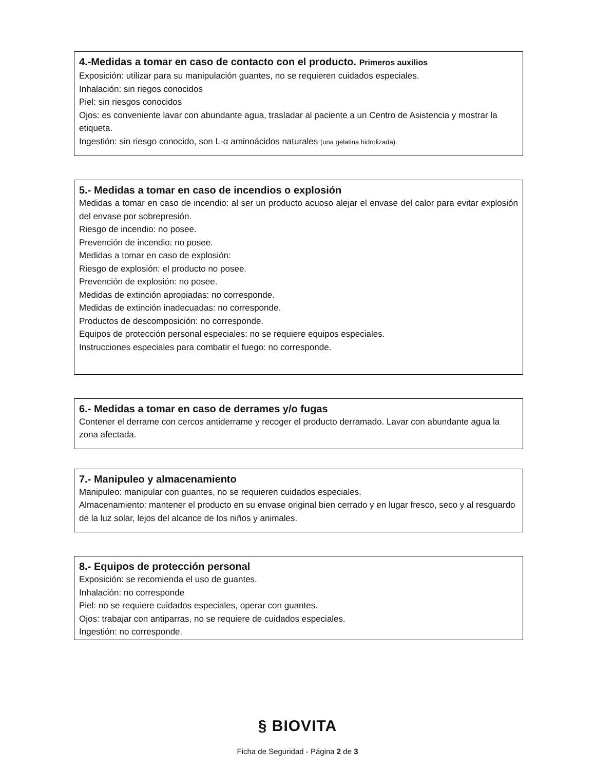4.-Medidas a tomar en caso de contacto con el producto. Primeros auxilios
Exposición: utilizar para su manipulación guantes, no se requieren cuidados especiales.
Inhalación: sin riegos conocidos
Piel: sin riesgos conocidos
Ojos: es conveniente lavar con abundante agua, trasladar al paciente a un Centro de Asistencia y mostrar la etiqueta.
Ingestión: sin riesgo conocido, son L-α aminoácidos naturales (una gelatina hidrolizada).
5.- Medidas a tomar en caso de incendios o explosión
Medidas a tomar en caso de incendio: al ser un producto acuoso alejar el envase del calor para evitar explosión del envase por sobrepresión.
Riesgo de incendio: no posee.
Prevención de incendio: no posee.
Medidas a tomar en caso de explosión:
Riesgo de explosión: el producto no posee.
Prevención de explosión: no posee.
Medidas de extinción apropiadas: no corresponde.
Medidas de extinción inadecuadas: no corresponde.
Productos de descomposición: no corresponde.
Equipos de protección personal especiales: no se requiere equipos especiales.
Instrucciones especiales para combatir el fuego: no corresponde.
6.- Medidas a tomar en caso de derrames y/o fugas
Contener el derrame con cercos antiderrame y recoger el producto derramado. Lavar con abundante agua la zona afectada.
7.- Manipuleo y almacenamiento
Manipuleo: manipular con guantes, no se requieren cuidados especiales.
Almacenamiento: mantener el producto en su envase original bien cerrado y en lugar fresco, seco y al resguardo de la luz solar, lejos del alcance de los niños y animales.
8.- Equipos de protección personal
Exposición: se recomienda el uso de guantes.
Inhalación: no corresponde
Piel: no se requiere cuidados especiales, operar con guantes.
Ojos: trabajar con antiparras, no se requiere de cuidados especiales.
Ingestión: no corresponde.
§ BIOVITA
Ficha de Seguridad - Página 2 de 3